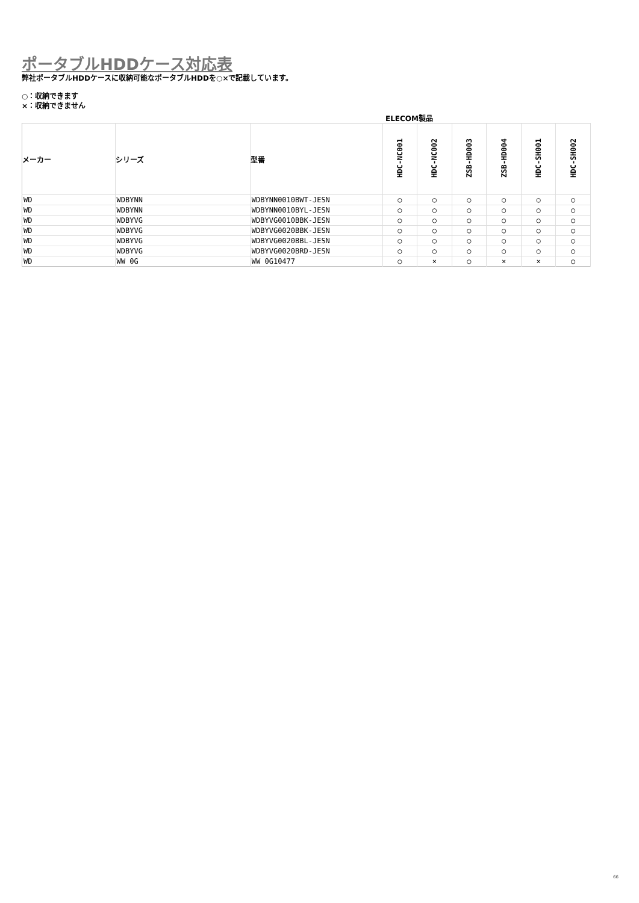ポータブルHDDケース対応表
弊社ポータブルHDDケースに収納可能なポータブルHDDを○×で記載しています。
○：収納できます
×：収納できません
ELECOM製品
| メーカー | シリーズ | 型番 | HDC-NC001 | HDC-NC002 | ZSB-HD003 | ZSB-HD004 | HDC-SH001 | HDC-SH002 |
| --- | --- | --- | --- | --- | --- | --- | --- | --- |
| WD | WDBYNN | WDBYNN0010BWT-JESN | ○ | ○ | ○ | ○ | ○ | ○ |
| WD | WDBYNN | WDBYNN0010BYL-JESN | ○ | ○ | ○ | ○ | ○ | ○ |
| WD | WDBYVG | WDBYVG0010BBK-JESN | ○ | ○ | ○ | ○ | ○ | ○ |
| WD | WDBYVG | WDBYVG0020BBK-JESN | ○ | ○ | ○ | ○ | ○ | ○ |
| WD | WDBYVG | WDBYVG0020BBL-JESN | ○ | ○ | ○ | ○ | ○ | ○ |
| WD | WDBYVG | WDBYVG0020BRD-JESN | ○ | ○ | ○ | ○ | ○ | ○ |
| WD | WW 0G | WW 0G10477 | ○ | × | ○ | × | × | ○ |
66